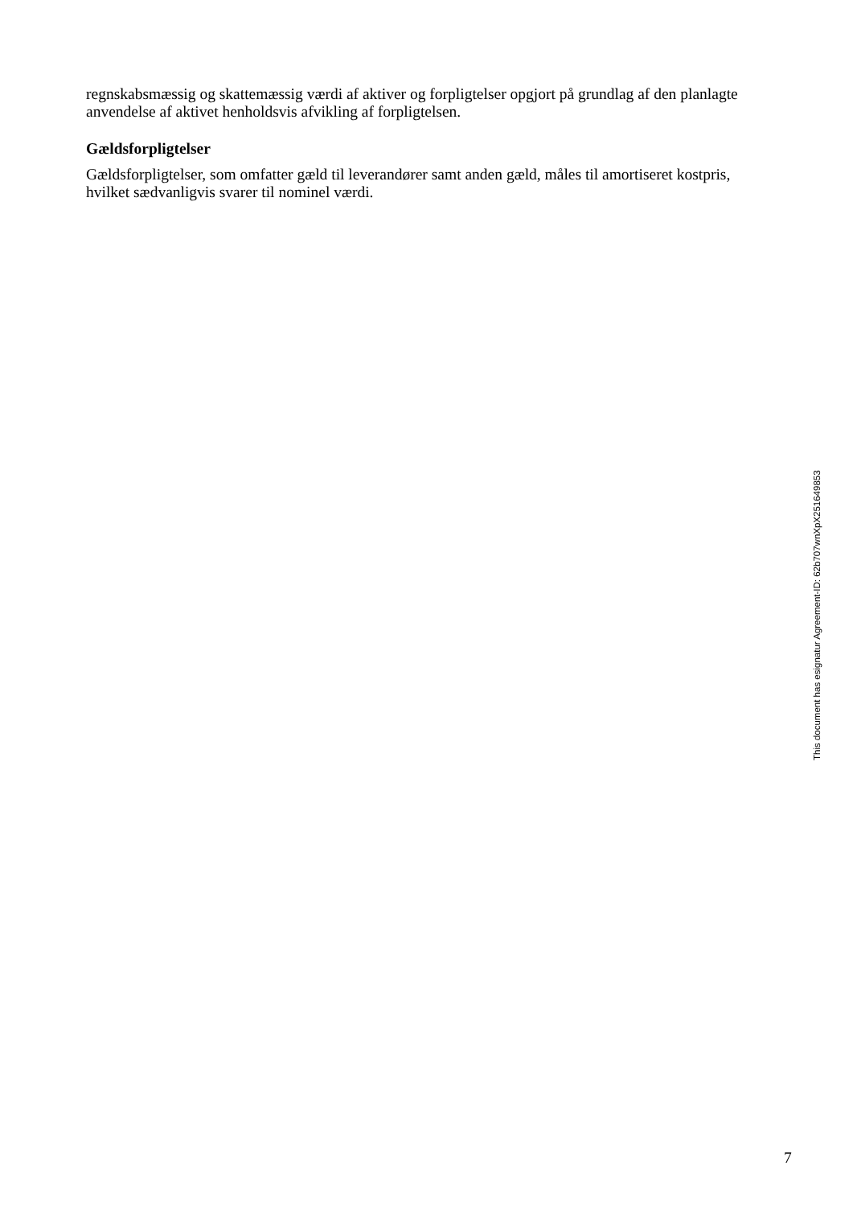regnskabsmæssig og skattemæssig værdi af aktiver og forpligtelser opgjort på grundlag af den planlagte anvendelse af aktivet henholdsvis afvikling af forpligtelsen.
Gældsforpligtelser
Gældsforpligtelser, som omfatter gæld til leverandører samt anden gæld, måles til amortiseret kostpris, hvilket sædvanligvis svarer til nominel værdi.
This document has esignatur Agreement-ID: 62b707wnXpX251649853
7